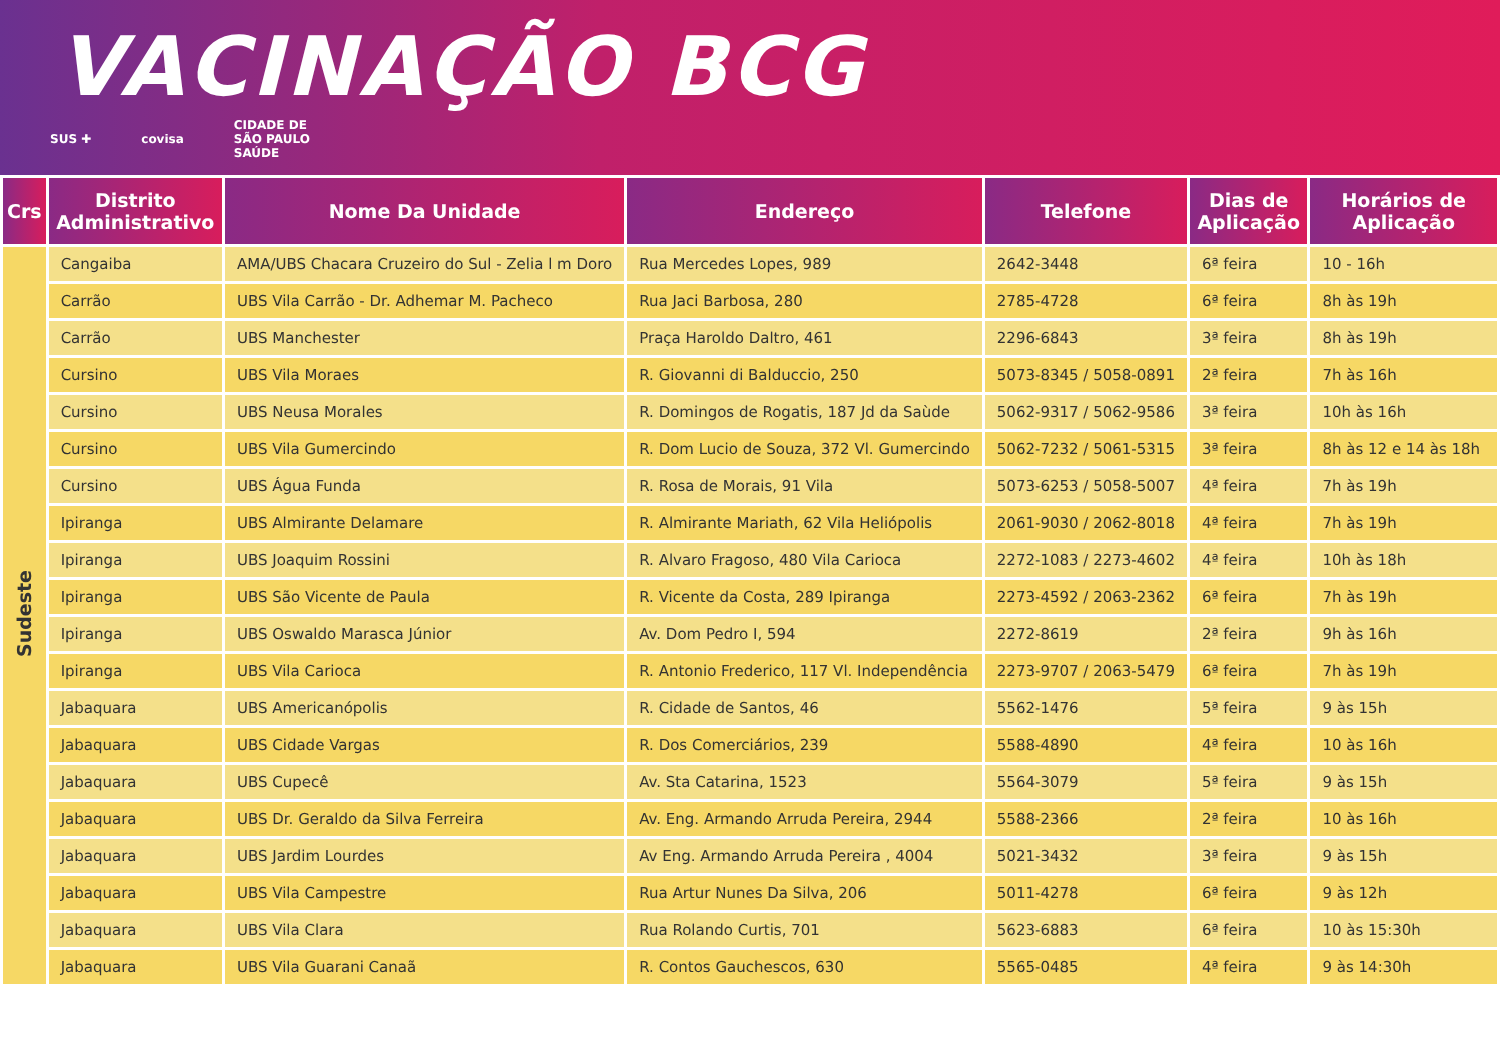VACINAÇÃO BCG
SUS ✚ covisa CIDADE DE
SÃO PAULO
SAÚDE
| Crs | Distrito Administrativo | Nome Da Unidade | Endereço | Telefone | Dias de Aplicação | Horários de Aplicação |
| --- | --- | --- | --- | --- | --- | --- |
| Sudeste | Cangaiba | AMA/UBS Chacara Cruzeiro do Sul - Zelia l m Doro | Rua Mercedes Lopes, 989 | 2642-3448 | 6ª feira | 10 - 16h |
| | Carrão | UBS Vila Carrão - Dr. Adhemar M. Pacheco | Rua Jaci Barbosa, 280 | 2785-4728 | 6ª feira | 8h às 19h |
| | Carrão | UBS Manchester | Praça Haroldo Daltro, 461 | 2296-6843 | 3ª feira | 8h às 19h |
| | Cursino | UBS Vila Moraes | R. Giovanni di Balduccio, 250 | 5073-8345 / 5058-0891 | 2ª feira | 7h às 16h |
| | Cursino | UBS Neusa Morales | R. Domingos de Rogatis, 187 Jd da Saùde | 5062-9317 / 5062-9586 | 3ª feira | 10h às 16h |
| | Cursino | UBS Vila Gumercindo | R. Dom Lucio de Souza, 372 Vl. Gumercindo | 5062-7232 / 5061-5315 | 3ª feira | 8h às 12 e 14 às 18h |
| | Cursino | UBS Água Funda | R. Rosa de Morais, 91 Vila | 5073-6253 / 5058-5007 | 4ª feira | 7h às 19h |
| | Ipiranga | UBS Almirante Delamare | R. Almirante Mariath, 62 Vila Heliópolis | 2061-9030 / 2062-8018 | 4ª feira | 7h às 19h |
| | Ipiranga | UBS Joaquim Rossini | R. Alvaro Fragoso, 480 Vila Carioca | 2272-1083 / 2273-4602 | 4ª feira | 10h às 18h |
| | Ipiranga | UBS São Vicente de Paula | R. Vicente da Costa, 289 Ipiranga | 2273-4592 / 2063-2362 | 6ª feira | 7h às 19h |
| | Ipiranga | UBS Oswaldo Marasca Júnior | Av. Dom Pedro I, 594 | 2272-8619 | 2ª feira | 9h às 16h |
| | Ipiranga | UBS Vila Carioca | R. Antonio Frederico, 117 Vl. Independência | 2273-9707 / 2063-5479 | 6ª feira | 7h às 19h |
| | Jabaquara | UBS Americanópolis | R. Cidade de Santos, 46 | 5562-1476 | 5ª feira | 9 às 15h |
| | Jabaquara | UBS Cidade Vargas | R. Dos Comerciários, 239 | 5588-4890 | 4ª feira | 10 às 16h |
| | Jabaquara | UBS Cupecê | Av. Sta Catarina, 1523 | 5564-3079 | 5ª feira | 9 às 15h |
| | Jabaquara | UBS Dr. Geraldo da Silva Ferreira | Av. Eng. Armando Arruda Pereira, 2944 | 5588-2366 | 2ª feira | 10 às 16h |
| | Jabaquara | UBS Jardim Lourdes | Av Eng. Armando Arruda Pereira , 4004 | 5021-3432 | 3ª feira | 9 às 15h |
| | Jabaquara | UBS Vila Campestre | Rua Artur Nunes Da Silva, 206 | 5011-4278 | 6ª feira | 9 às 12h |
| | Jabaquara | UBS Vila Clara | Rua Rolando Curtis, 701 | 5623-6883 | 6ª feira | 10 às 15:30h |
| | Jabaquara | UBS Vila Guarani Canaã | R. Contos Gauchescos, 630 | 5565-0485 | 4ª feira | 9 às 14:30h |